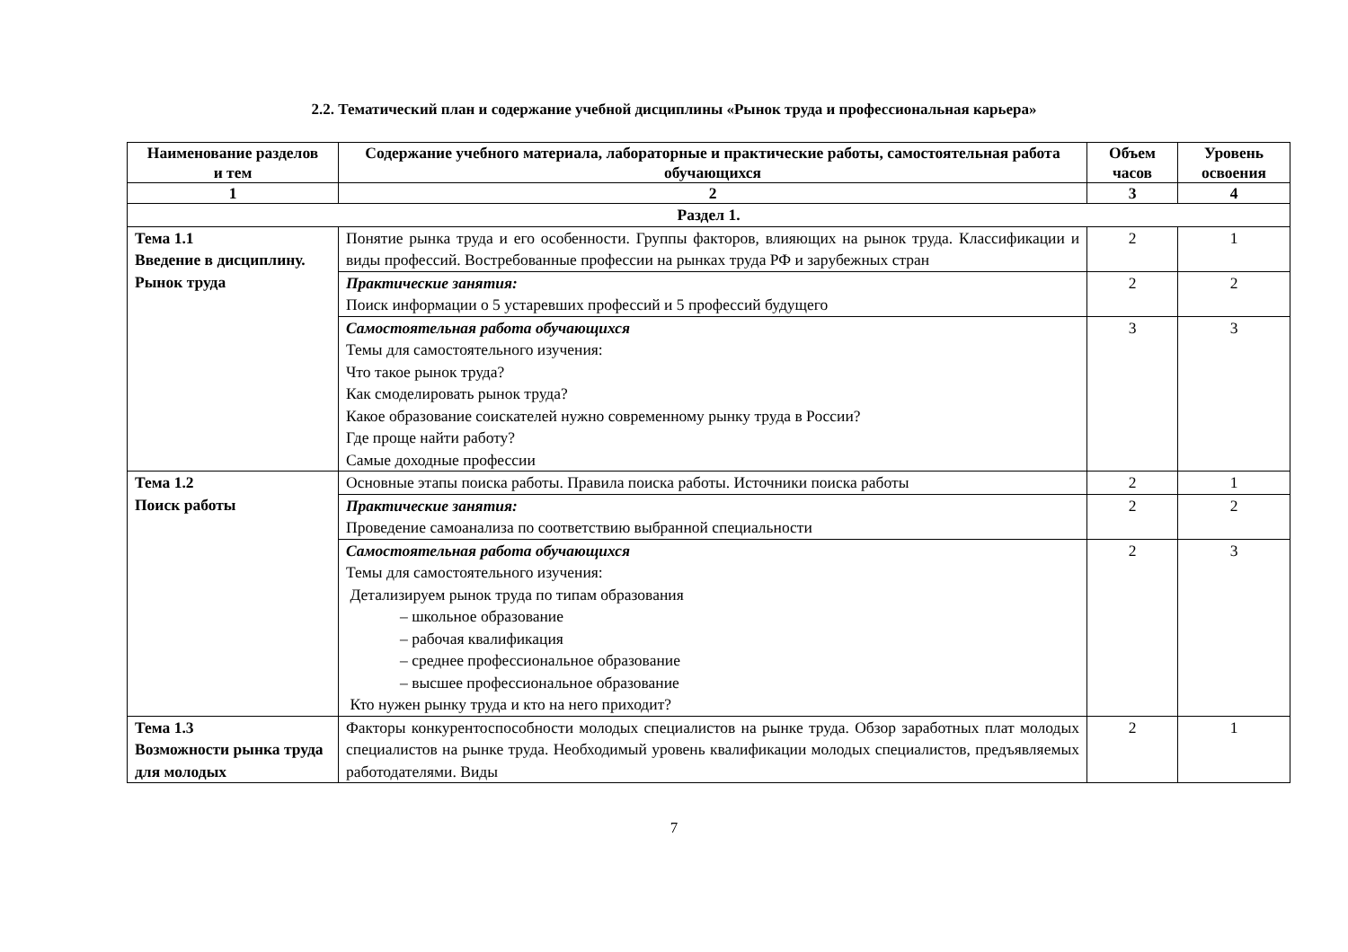2.2. Тематический план и содержание учебной дисциплины «Рынок труда и профессиональная карьера»
| Наименование разделов и тем | Содержание учебного материала, лабораторные и практические работы, самостоятельная работа обучающихся | Объем часов | Уровень освоения |
| --- | --- | --- | --- |
| 1 | 2 | 3 | 4 |
| Раздел 1. | | | |
| Тема 1.1 Введение в дисциплину. Рынок труда | Понятие рынка труда и его особенности. Группы факторов, влияющих на рынок труда. Классификации и виды профессий. Востребованные профессии на рынках труда РФ и зарубежных стран | 2 | 1 |
| | Практические занятия: Поиск информации о 5 устаревших профессий и 5 профессий будущего | 2 | 2 |
| | Самостоятельная работа обучающихся Темы для самостоятельного изучения: Что такое рынок труда? Как смоделировать рынок труда? Какое образование соискателей нужно современному рынку труда в России? Где проще найти работу? Самые доходные профессии | 3 | 3 |
| Тема 1.2 Поиск работы | Основные этапы поиска работы. Правила поиска работы. Источники поиска работы | 2 | 1 |
| | Практические занятия: Проведение самоанализа по соответствию выбранной специальности | 2 | 2 |
| | Самостоятельная работа обучающихся Темы для самостоятельного изучения: Детализируем рынок труда по типам образования – школьное образование – рабочая квалификация – среднее профессиональное образование – высшее профессиональное образование Кто нужен рынку труда и кто на него приходит? | 2 | 3 |
| Тема 1.3 Возможности рынка труда для молодых | Факторы конкурентоспособности молодых специалистов на рынке труда. Обзор заработных плат молодых специалистов на рынке труда. Необходимый уровень квалификации молодых специалистов, предъявляемых работодателями. Виды | 2 | 1 |
7